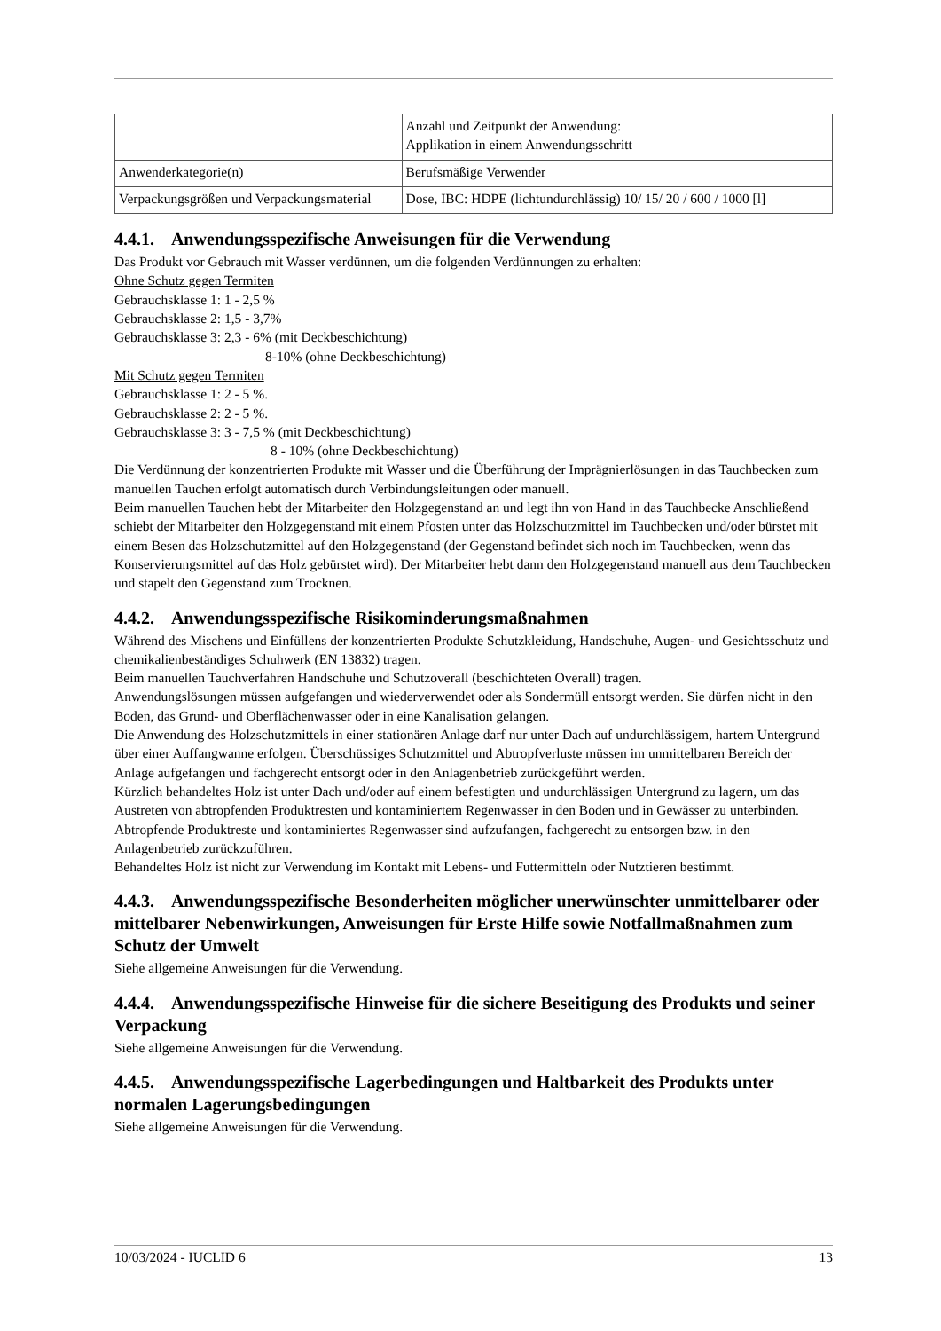| | Anzahl und Zeitpunkt der Anwendung: Applikation in einem Anwendungsschritt |
| Anwenderkategorie(n) | Berufsmäßige Verwender |
| Verpackungsgrößen und Verpackungsmaterial | Dose, IBC: HDPE (lichtundurchlässig) 10/ 15/ 20 / 600 / 1000 [l] |
4.4.1. Anwendungsspezifische Anweisungen für die Verwendung
Das Produkt vor Gebrauch mit Wasser verdünnen, um die folgenden Verdünnungen zu erhalten:
Ohne Schutz gegen Termiten
Gebrauchsklasse 1: 1 - 2,5 %
Gebrauchsklasse 2: 1,5 - 3,7%
Gebrauchsklasse 3: 2,3 - 6% (mit Deckbeschichtung)
8-10% (ohne Deckbeschichtung)
Mit Schutz gegen Termiten
Gebrauchsklasse 1: 2 - 5 %.
Gebrauchsklasse 2: 2 - 5 %.
Gebrauchsklasse 3: 3 - 7,5 % (mit Deckbeschichtung)
8 - 10% (ohne Deckbeschichtung)
Die Verdünnung der konzentrierten Produkte mit Wasser und die Überführung der Imprägnierlösungen in das Tauchbecken zum manuellen Tauchen erfolgt automatisch durch Verbindungsleitungen oder manuell.
Beim manuellen Tauchen hebt der Mitarbeiter den Holzgegenstand an und legt ihn von Hand in das Tauchbecke Anschließend schiebt der Mitarbeiter den Holzgegenstand mit einem Pfosten unter das Holzschutzmittel im Tauchbecken und/oder bürstet mit einem Besen das Holzschutzmittel auf den Holzgegenstand (der Gegenstand befindet sich noch im Tauchbecken, wenn das Konservierungsmittel auf das Holz gebürstet wird). Der Mitarbeiter hebt dann den Holzgegenstand manuell aus dem Tauchbecken und stapelt den Gegenstand zum Trocknen.
4.4.2. Anwendungsspezifische Risikominderungsmaßnahmen
Während des Mischens und Einfüllens der konzentrierten Produkte Schutzkleidung, Handschuhe, Augen- und Gesichtsschutz und chemikalienbeständiges Schuhwerk (EN 13832) tragen.
Beim manuellen Tauchverfahren Handschuhe und Schutzoverall (beschichteten Overall) tragen.
Anwendungslösungen müssen aufgefangen und wiederverwendet oder als Sondermüll entsorgt werden. Sie dürfen nicht in den Boden, das Grund- und Oberflächenwasser oder in eine Kanalisation gelangen.
Die Anwendung des Holzschutzmittels in einer stationären Anlage darf nur unter Dach auf undurchlässigem, hartem Untergrund über einer Auffangwanne erfolgen. Überschüssiges Schutzmittel und Abtropfverluste müssen im unmittelbaren Bereich der Anlage aufgefangen und fachgerecht entsorgt oder in den Anlagenbetrieb zurückgeführt werden.
Kürzlich behandeltes Holz ist unter Dach und/oder auf einem befestigten und undurchlässigen Untergrund zu lagern, um das Austreten von abtropfenden Produktresten und kontaminiertem Regenwasser in den Boden und in Gewässer zu unterbinden. Abtropfende Produktreste und kontaminiertes Regenwasser sind aufzufangen, fachgerecht zu entsorgen bzw. in den Anlagenbetrieb zurückzuführen.
Behandeltes Holz ist nicht zur Verwendung im Kontakt mit Lebens- und Futtermitteln oder Nutztieren bestimmt.
4.4.3. Anwendungsspezifische Besonderheiten möglicher unerwünschter unmittelbarer oder mittelbarer Nebenwirkungen, Anweisungen für Erste Hilfe sowie Notfallmaßnahmen zum Schutz der Umwelt
Siehe allgemeine Anweisungen für die Verwendung.
4.4.4. Anwendungsspezifische Hinweise für die sichere Beseitigung des Produkts und seiner Verpackung
Siehe allgemeine Anweisungen für die Verwendung.
4.4.5. Anwendungsspezifische Lagerbedingungen und Haltbarkeit des Produkts unter normalen Lagerungsbedingungen
Siehe allgemeine Anweisungen für die Verwendung.
10/03/2024 - IUCLID 6 13